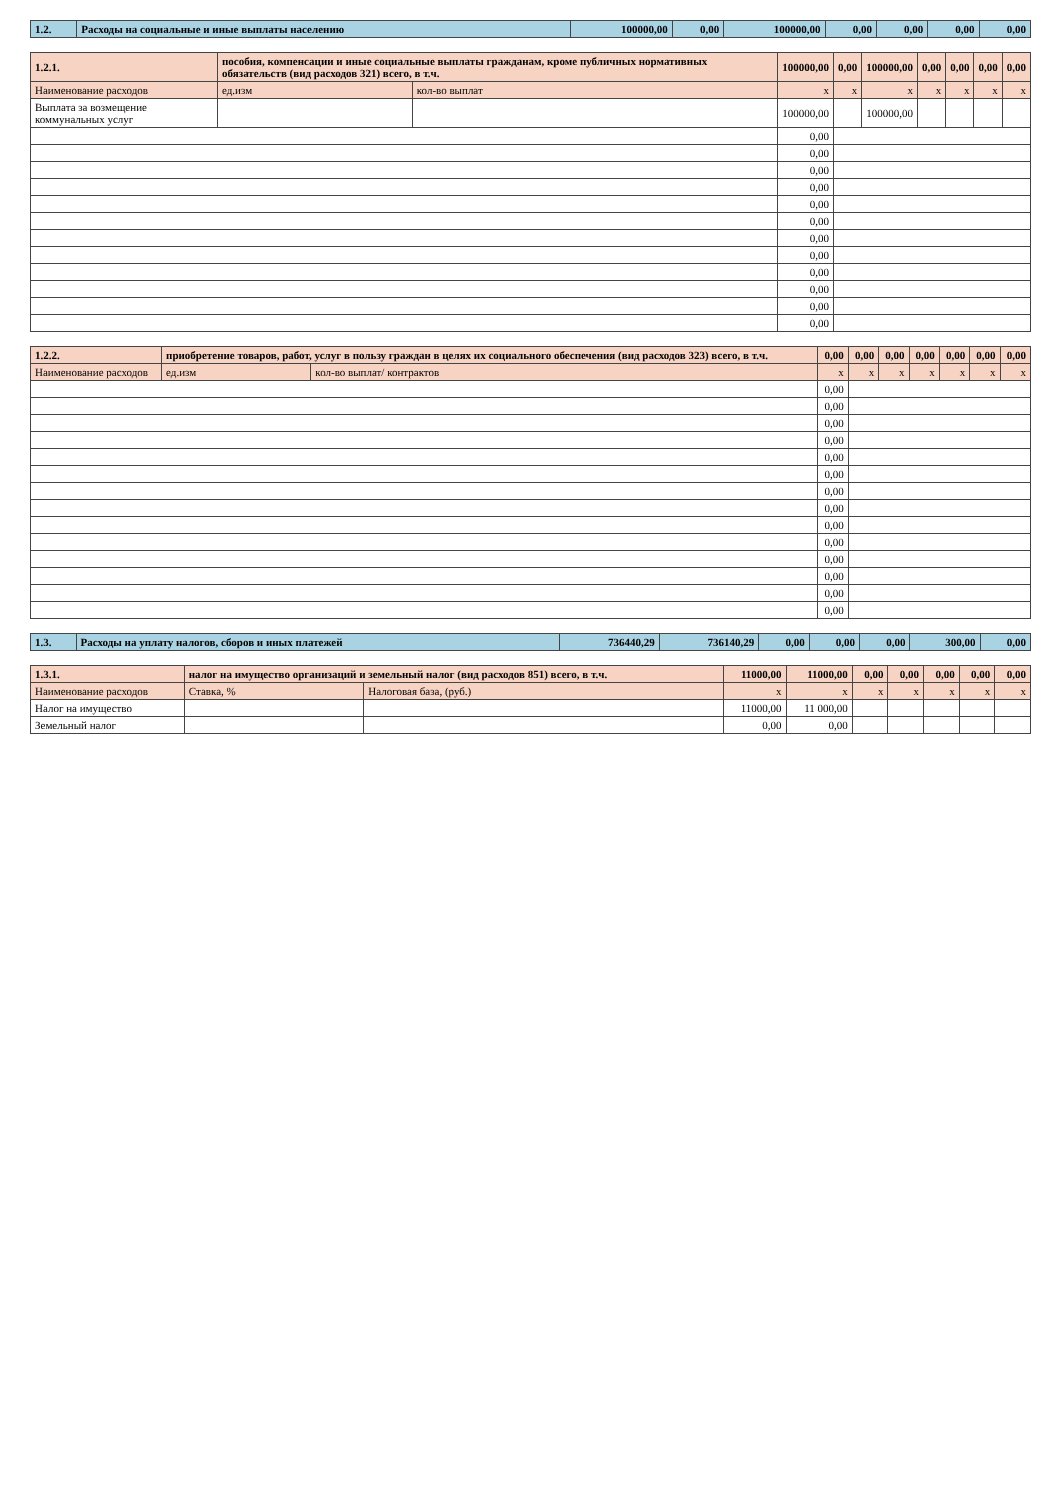| 1.2. | Расходы на социальные и иные выплаты населению | 100000,00 | 0,00 | 100000,00 | 0,00 | 0,00 | 0,00 | 0,00 |
| 1.2.1. | пособия, компенсации и иные социальные выплаты гражданам, кроме публичных нормативных обязательств (вид расходов 321) всего, в т.ч. | | | 100000,00 | 0,00 | 100000,00 | 0,00 | 0,00 | 0,00 | 0,00 |
| Наименование расходов | | ед.изм | кол-во выплат | х | х | х | х | х | х | х |
| Выплата за возмещение коммунальных услуг | | | | 100000,00 | | 100000,00 | | | | |
| | | | | 0,00 | | | | | | |
| | | | | 0,00 | | | | | | |
| | | | | 0,00 | | | | | | |
| | | | | 0,00 | | | | | | |
| | | | | 0,00 | | | | | | |
| | | | | 0,00 | | | | | | |
| | | | | 0,00 | | | | | | |
| | | | | 0,00 | | | | | | |
| | | | | 0,00 | | | | | | |
| | | | | 0,00 | | | | | | |
| | | | | 0,00 | | | | | | |
| | | | | 0,00 | | | | | | |
| 1.2.2. | приобретение товаров, работ, услуг в пользу граждан в целях их социального обеспечения (вид расходов 323) всего, в т.ч. | | | 0,00 | 0,00 | 0,00 | 0,00 | 0,00 | 0,00 | 0,00 |
| Наименование расходов | | ед.изм | кол-во выплат/ контрактов | х | х | х | х | х | х | х |
| | | | | 0,00 | | | | | | |
| | | | | 0,00 | | | | | | |
| | | | | 0,00 | | | | | | |
| | | | | 0,00 | | | | | | |
| | | | | 0,00 | | | | | | |
| | | | | 0,00 | | | | | | |
| | | | | 0,00 | | | | | | |
| | | | | 0,00 | | | | | | |
| | | | | 0,00 | | | | | | |
| | | | | 0,00 | | | | | | |
| | | | | 0,00 | | | | | | |
| | | | | 0,00 | | | | | | |
| | | | | 0,00 | | | | | | |
| | | | | 0,00 | | | | | | |
| 1.3. | Расходы на уплату налогов, сборов и иных платежей | 736440,29 | 736140,29 | 0,00 | 0,00 | 0,00 | 300,00 | 0,00 |
| 1.3.1. | налог на имущество организаций и земельный налог (вид расходов 851) всего, в т.ч. | | | 11000,00 | 11000,00 | 0,00 | 0,00 | 0,00 | 0,00 | 0,00 |
| Наименование расходов | | Ставка, % | Налоговая база, (руб.) | х | х | х | х | х | х | х |
| Налог на имущество | | | | 11000,00 | 11 000,00 | | | | | |
| Земельный налог | | | | 0,00 | 0,00 | | | | | |